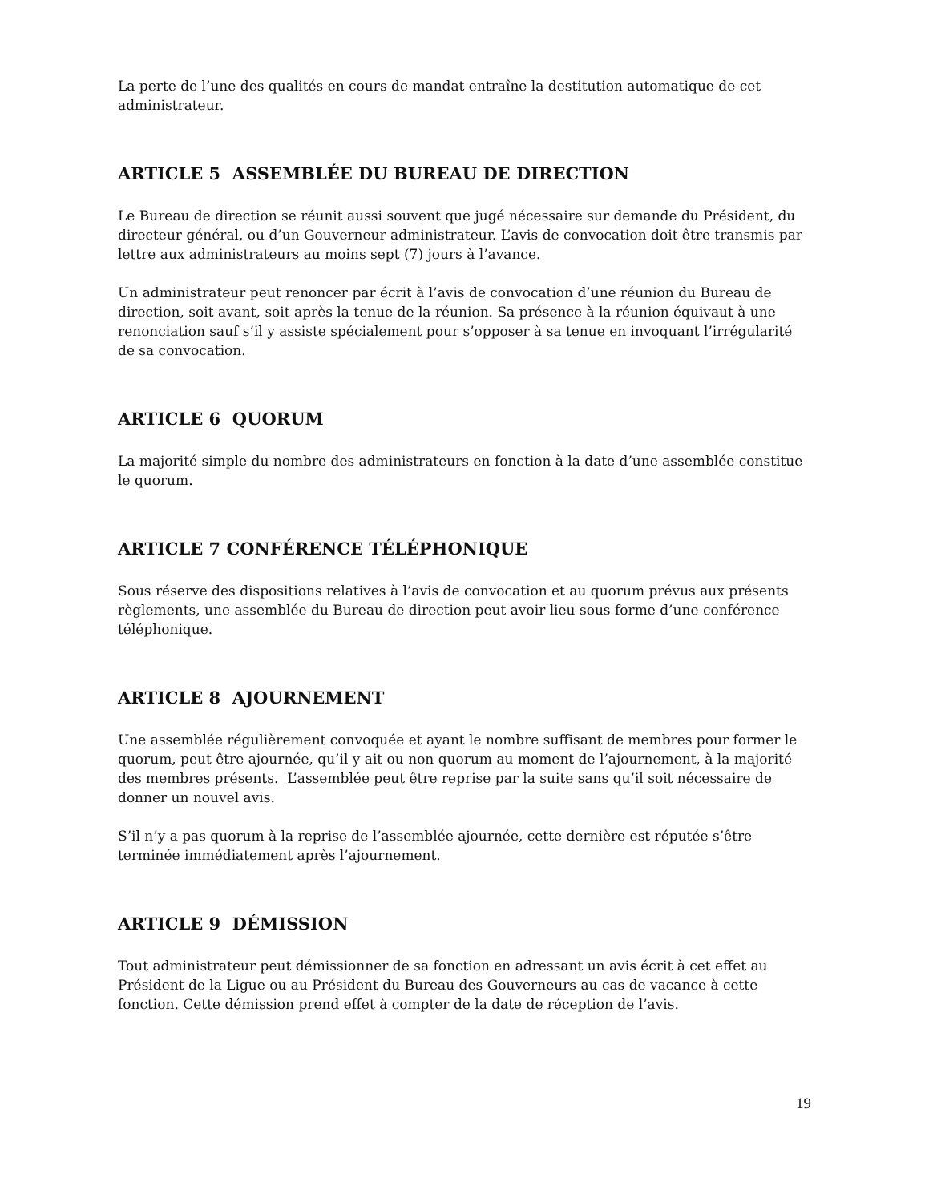La perte de l’une des qualités en cours de mandat entraîne la destitution automatique de cet administrateur.
ARTICLE 5 ASSEMBLÉE DU BUREAU DE DIRECTION
Le Bureau de direction se réunit aussi souvent que jugé nécessaire sur demande du Président, du directeur général, ou d’un Gouverneur administrateur. L’avis de convocation doit être transmis par lettre aux administrateurs au moins sept (7) jours à l’avance.
Un administrateur peut renoncer par écrit à l’avis de convocation d’une réunion du Bureau de direction, soit avant, soit après la tenue de la réunion. Sa présence à la réunion équivaut à une renonciation sauf s’il y assiste spécialement pour s’opposer à sa tenue en invoquant l’irrégularité de sa convocation.
ARTICLE 6 QUORUM
La majorité simple du nombre des administrateurs en fonction à la date d’une assemblée constitue le quorum.
ARTICLE 7 CONFÉRENCE TÉLÉPHONIQUE
Sous réserve des dispositions relatives à l’avis de convocation et au quorum prévus aux présents règlements, une assemblée du Bureau de direction peut avoir lieu sous forme d’une conférence téléphonique.
ARTICLE 8 AJOURNEMENT
Une assemblée régulièrement convoquée et ayant le nombre suffisant de membres pour former le quorum, peut être ajournée, qu’il y ait ou non quorum au moment de l’ajournement, à la majorité des membres présents. L’assemblée peut être reprise par la suite sans qu’il soit nécessaire de donner un nouvel avis.
S’il n’y a pas quorum à la reprise de l’assemblée ajournée, cette dernière est réputée s’être terminée immédiatement après l’ajournement.
ARTICLE 9 DÉMISSION
Tout administrateur peut démissionner de sa fonction en adressant un avis écrit à cet effet au Président de la Ligue ou au Président du Bureau des Gouverneurs au cas de vacance à cette fonction. Cette démission prend effet à compter de la date de réception de l’avis.
19